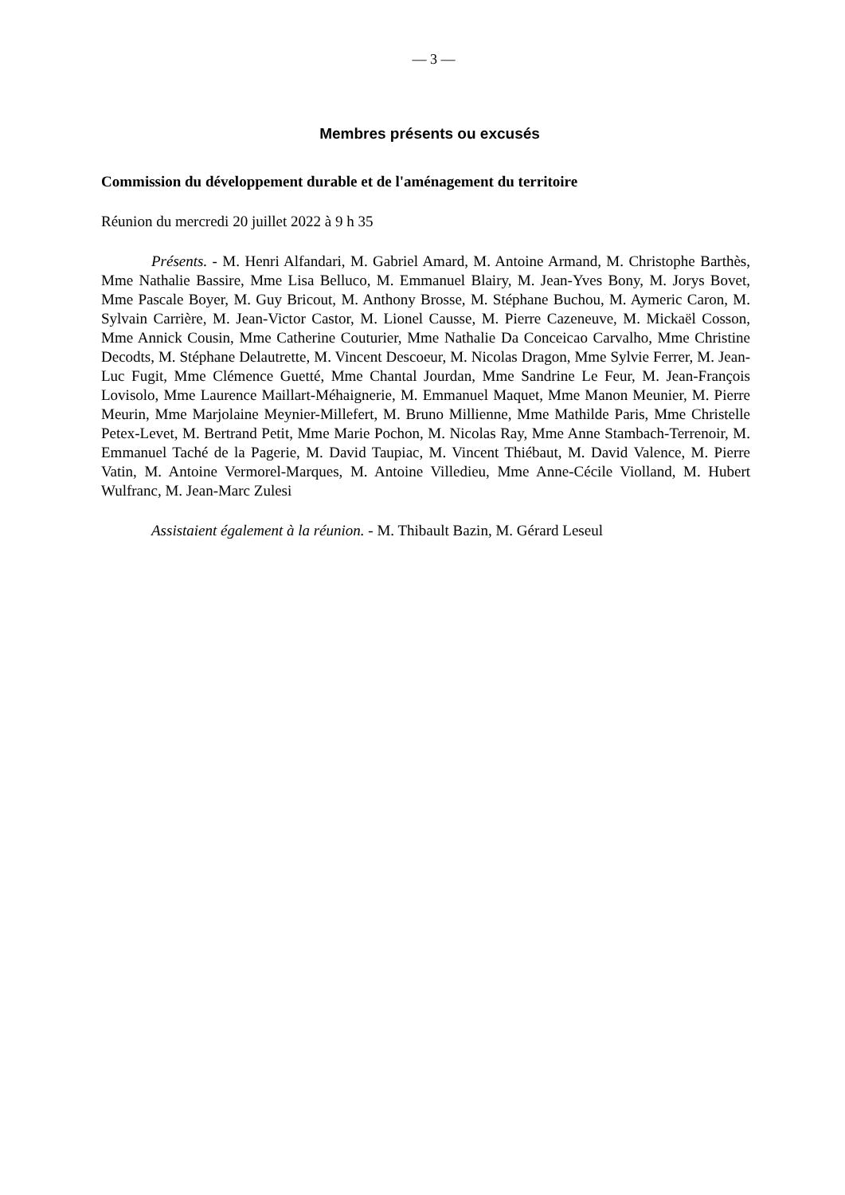— 3 —
Membres présents ou excusés
Commission du développement durable et de l'aménagement du territoire
Réunion du mercredi 20 juillet 2022 à 9 h 35
Présents. - M. Henri Alfandari, M. Gabriel Amard, M. Antoine Armand, M. Christophe Barthès, Mme Nathalie Bassire, Mme Lisa Belluco, M. Emmanuel Blairy, M. Jean-Yves Bony, M. Jorys Bovet, Mme Pascale Boyer, M. Guy Bricout, M. Anthony Brosse, M. Stéphane Buchou, M. Aymeric Caron, M. Sylvain Carrière, M. Jean-Victor Castor, M. Lionel Causse, M. Pierre Cazeneuve, M. Mickaël Cosson, Mme Annick Cousin, Mme Catherine Couturier, Mme Nathalie Da Conceicao Carvalho, Mme Christine Decodts, M. Stéphane Delautrette, M. Vincent Descoeur, M. Nicolas Dragon, Mme Sylvie Ferrer, M. Jean-Luc Fugit, Mme Clémence Guetté, Mme Chantal Jourdan, Mme Sandrine Le Feur, M. Jean-François Lovisolo, Mme Laurence Maillart-Méhaignerie, M. Emmanuel Maquet, Mme Manon Meunier, M. Pierre Meurin, Mme Marjolaine Meynier-Millefert, M. Bruno Millienne, Mme Mathilde Paris, Mme Christelle Petex-Levet, M. Bertrand Petit, Mme Marie Pochon, M. Nicolas Ray, Mme Anne Stambach-Terrenoir, M. Emmanuel Taché de la Pagerie, M. David Taupiac, M. Vincent Thiébaut, M. David Valence, M. Pierre Vatin, M. Antoine Vermorel-Marques, M. Antoine Villedieu, Mme Anne-Cécile Violland, M. Hubert Wulfranc, M. Jean-Marc Zulesi
Assistaient également à la réunion. - M. Thibault Bazin, M. Gérard Leseul